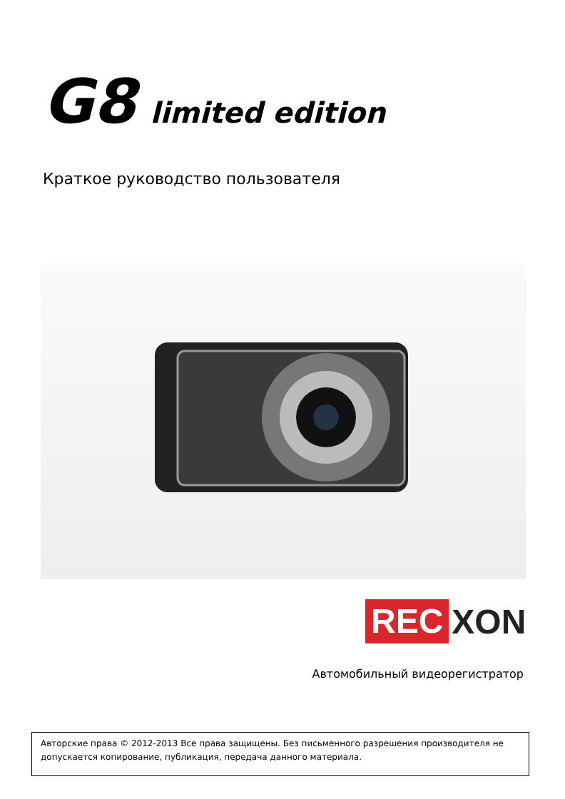G8 limited edition
Краткое руководство пользователя
REC XON
Автомобильный видеорегистратор
Авторские права © 2012-2013 Все права защищены. Без письменного разрешения производителя не допускается копирование, публикация, передача данного материала.